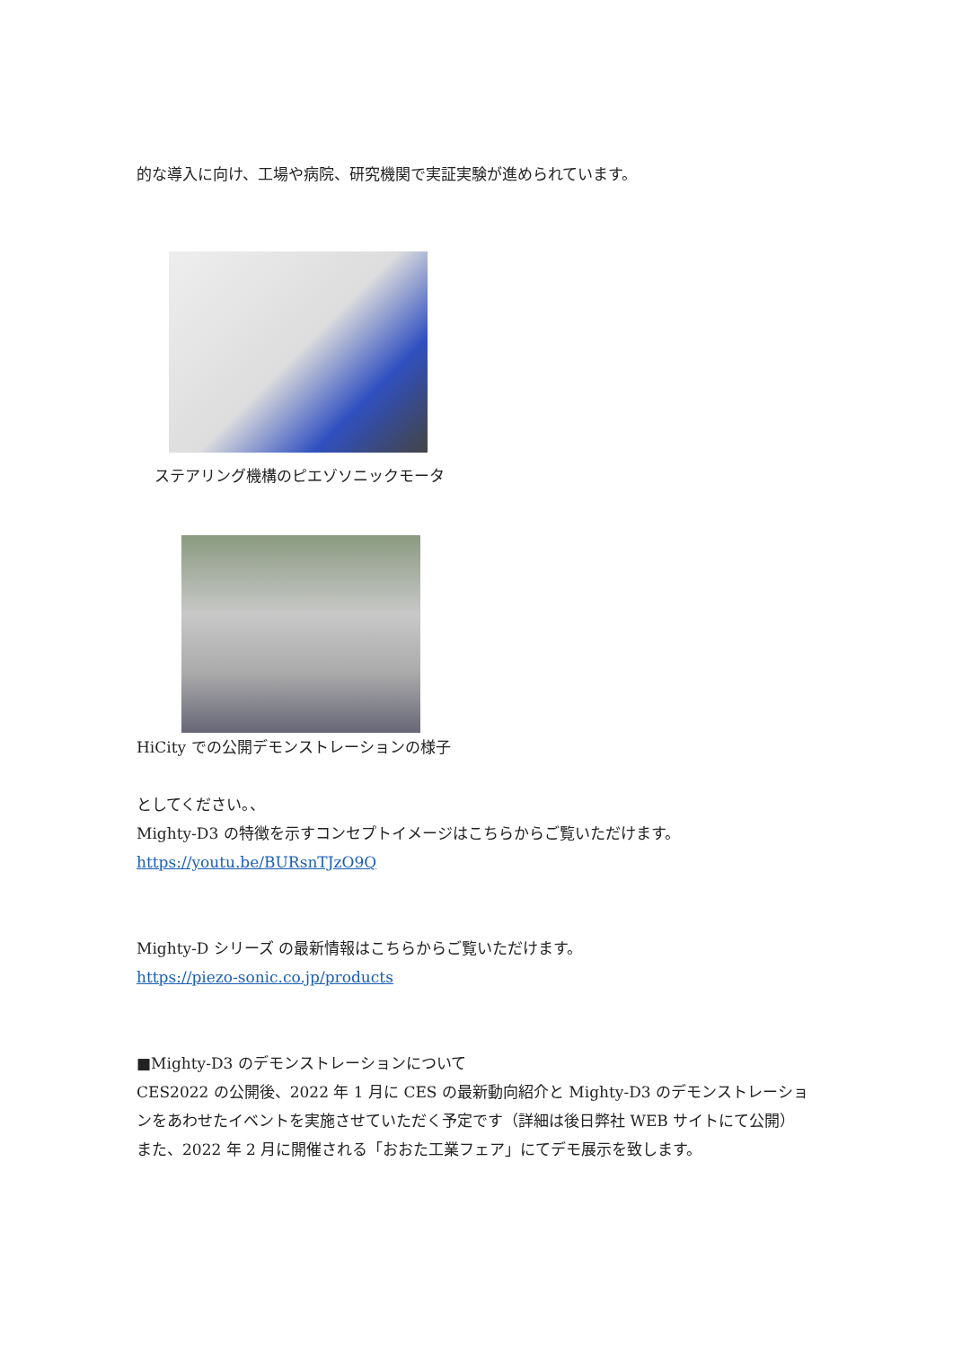的な導入に向け、工場や病院、研究機関で実証実験が進められています。
ステアリング機構のピエゾソニックモータ
HiCity での公開デモンストレーションの様子
としてください。、
Mighty-D3 の特徴を示すコンセプトイメージはこちらからご覧いただけます。
https://youtu.be/BURsnTJzO9Q
Mighty-D シリーズ の最新情報はこちらからご覧いただけます。
https://piezo-sonic.co.jp/products
■Mighty-D3 のデモンストレーションについて
CES2022 の公開後、2022 年 1 月に CES の最新動向紹介と Mighty-D3 のデモンストレーションをあわせたイベントを実施させていただく予定です（詳細は後日弊社 WEB サイトにて公開）
また、2022 年 2 月に開催される「おおた工業フェア」にてデモ展示を致します。